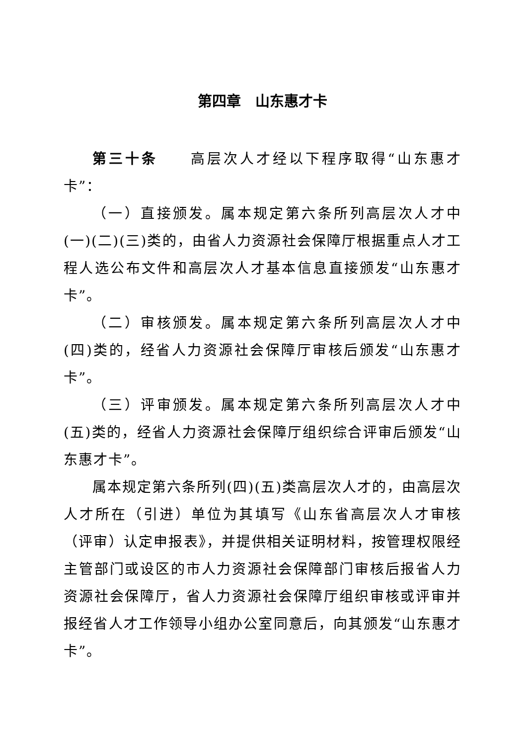第四章　山东惠才卡
第三十条　　高层次人才经以下程序取得“山东惠才卡”：
（一）直接颁发。属本规定第六条所列高层次人才中(一)(二)(三)类的，由省人力资源社会保障厅根据重点人才工程人选公布文件和高层次人才基本信息直接颁发“山东惠才卡”。
（二）审核颁发。属本规定第六条所列高层次人才中(四)类的，经省人力资源社会保障厅审核后颁发“山东惠才卡”。
（三）评审颁发。属本规定第六条所列高层次人才中(五)类的，经省人力资源社会保障厅组织综合评审后颁发“山东惠才卡”。
属本规定第六条所列(四)(五)类高层次人才的，由高层次人才所在（引进）单位为其填写《山东省高层次人才审核（评审）认定申报表》，并提供相关证明材料，按管理权限经主管部门或设区的市人力资源社会保障部门审核后报省人力资源社会保障厅，省人力资源社会保障厅组织审核或评审并报经省人才工作领导小组办公室同意后，向其颁发“山东惠才卡”。